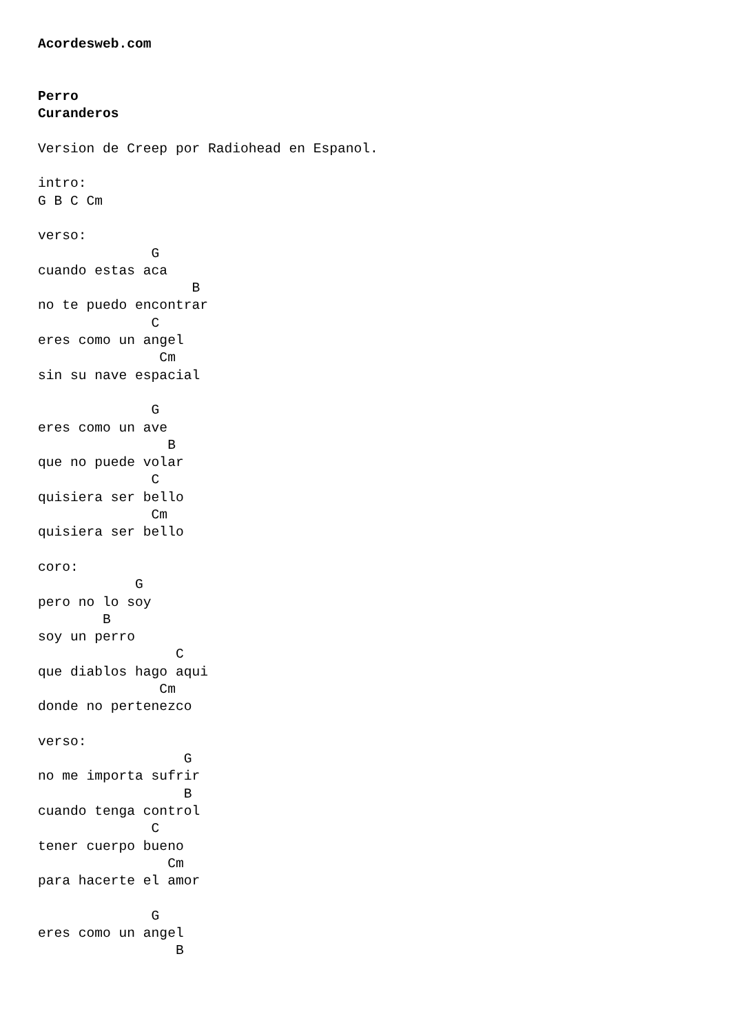Acordesweb.com


Perro
Curanderos

Version de Creep por Radiohead en Espanol.

intro:
G B C Cm

verso:
              G
cuando estas aca
                   B
no te puedo encontrar
              C
eres como un angel
               Cm
sin su nave espacial

              G
eres como un ave
                B
que no puede volar
              C
quisiera ser bello
              Cm
quisiera ser bello

coro:
            G
pero no lo soy
        B
soy un perro
                 C
que diablos hago aqui
               Cm
donde no pertenezco

verso:
                  G
no me importa sufrir
                  B
cuando tenga control
              C
tener cuerpo bueno
                Cm
para hacerte el amor

              G
eres como un angel
                 B